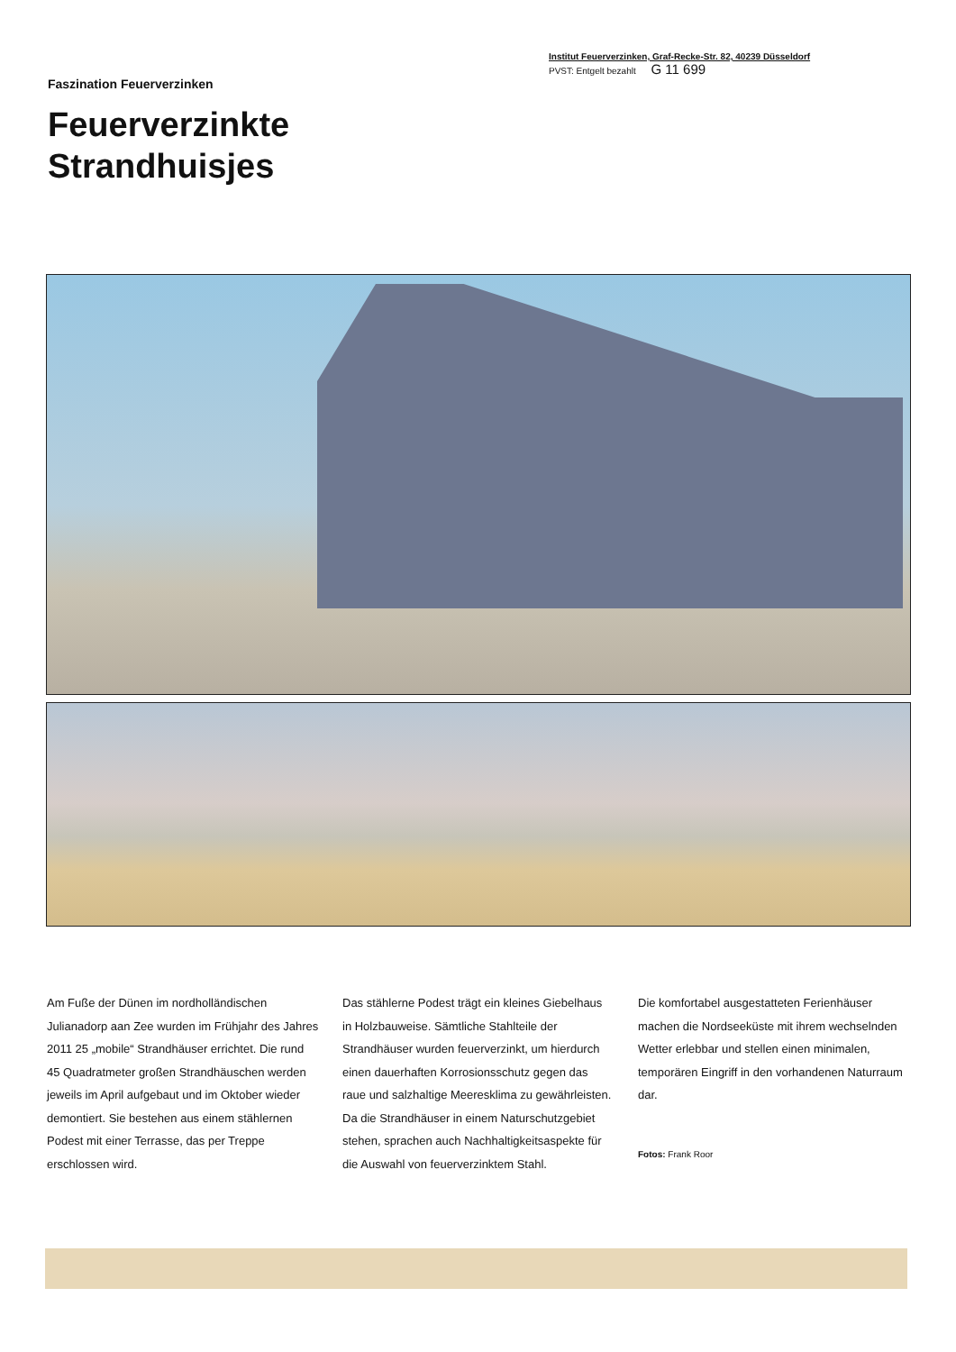Faszination Feuerverzinken
Feuerverzinkte
Strandhuisjes
Institut Feuerverzinken, Graf-Recke-Str. 82, 40239 Düsseldorf
PVST: Entgelt bezahlt G 11 699
Am Fuße der Dünen im nordholländischen Julianadorp aan Zee wurden im Frühjahr des Jahres 2011 25 „mobile“ Strandhäuser errichtet. Die rund 45 Quadratmeter großen Strandhäuschen werden jeweils im April aufgebaut und im Oktober wieder demontiert. Sie bestehen aus einem stählernen Podest mit einer Terrasse, das per Treppe erschlossen wird.
Das stählerne Podest trägt ein kleines Giebelhaus in Holzbauweise. Sämtliche Stahlteile der Strandhäuser wurden feuerverzinkt, um hierdurch einen dauerhaften Korrosionsschutz gegen das raue und salzhaltige Meeresklima zu gewährleisten. Da die Strandhäuser in einem Naturschutzgebiet stehen, sprachen auch Nachhaltigkeitsaspekte für die Auswahl von feuerverzinktem Stahl.
Die komfortabel ausgestatteten Ferienhäuser machen die Nordseeküste mit ihrem wechselnden Wetter erlebbar und stellen einen minimalen, temporären Eingriff in den vorhandenen Naturraum dar.
Fotos: Frank Roor